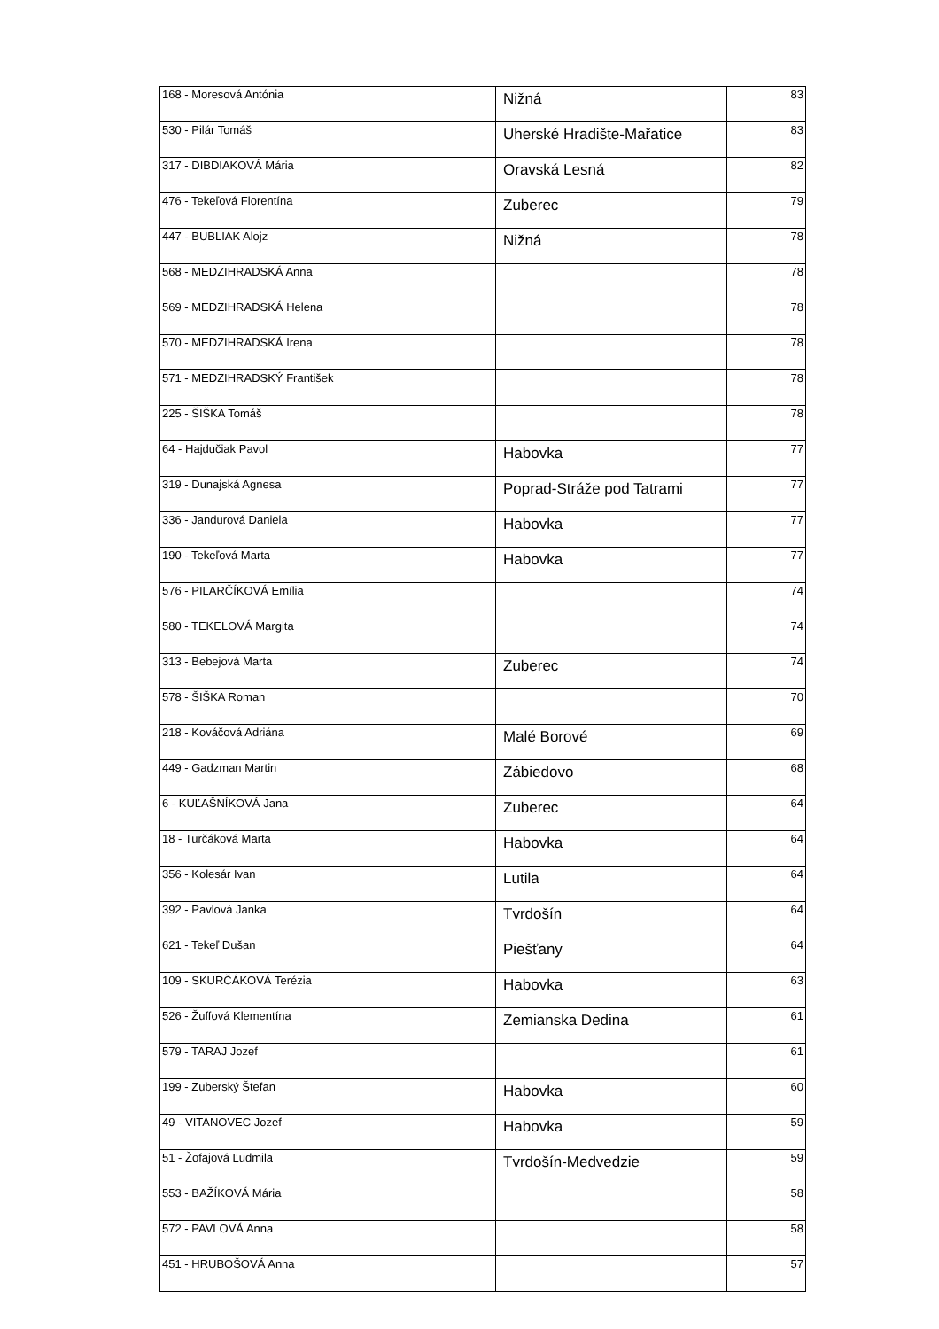| 168 - Moresová Antónia | Nižná | 83 |
| 530 - Pilár Tomáš | Uherské Hradište-Mařatice | 83 |
| 317 - DIBDIAKOVÁ Mária | Oravská Lesná | 82 |
| 476 - Tekeľová Florentína | Zuberec | 79 |
| 447 - BUBLIAK Alojz | Nižná | 78 |
| 568 - MEDZIHRADSKÁ Anna | | 78 |
| 569 - MEDZIHRADSKÁ Helena | | 78 |
| 570 - MEDZIHRADSKÁ Irena | | 78 |
| 571 - MEDZIHRADSKÝ František | | 78 |
| 225 - ŠIŠKA Tomáš | | 78 |
| 64 - Hajdučiak Pavol | Habovka | 77 |
| 319 - Dunajská Agnesa | Poprad-Stráže pod Tatrami | 77 |
| 336 - Jandurová Daniela | Habovka | 77 |
| 190 - Tekeľová Marta | Habovka | 77 |
| 576 - PILARČÍKOVÁ Emília | | 74 |
| 580 - TEKELOVÁ Margita | | 74 |
| 313 - Bebejová Marta | Zuberec | 74 |
| 578 - ŠIŠKA Roman | | 70 |
| 218 - Kováčová Adriána | Malé Borové | 69 |
| 449 - Gadzman Martin | Zábiedovo | 68 |
| 6 - KUĽAŠNÍKOVÁ Jana | Zuberec | 64 |
| 18 - Turčáková Marta | Habovka | 64 |
| 356 - Kolesár Ivan | Lutila | 64 |
| 392 - Pavlová Janka | Tvrdošín | 64 |
| 621 - Tekeľ Dušan | Piešťany | 64 |
| 109 - SKURČÁKOVÁ Terézia | Habovka | 63 |
| 526 - Žuffová Klementína | Zemianska Dedina | 61 |
| 579 - TARAJ Jozef | | 61 |
| 199 - Zuberský Štefan | Habovka | 60 |
| 49 - VITANOVEC Jozef | Habovka | 59 |
| 51 - Žofajová Ľudmila | Tvrdošín-Medvedzie | 59 |
| 553 - BAŽÍKOVÁ Mária | | 58 |
| 572 - PAVLOVÁ Anna | | 58 |
| 451 - HRUBOŠOVÁ Anna | | 57 |